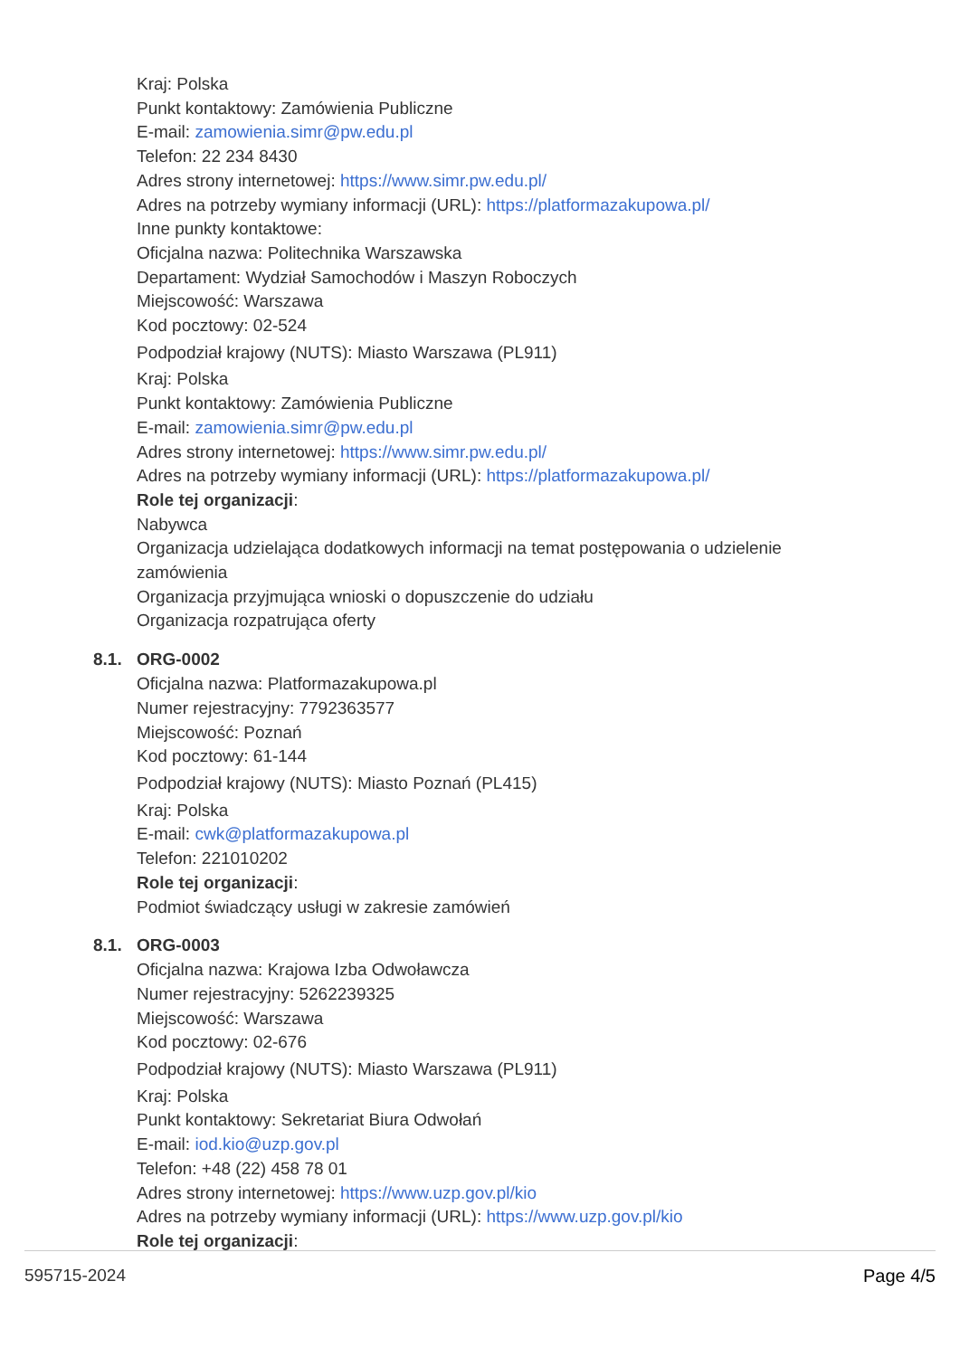Kraj: Polska
Punkt kontaktowy: Zamówienia Publiczne
E-mail: zamowienia.simr@pw.edu.pl
Telefon: 22 234 8430
Adres strony internetowej: https://www.simr.pw.edu.pl/
Adres na potrzeby wymiany informacji (URL): https://platformazakupowa.pl/
Inne punkty kontaktowe:
Oficjalna nazwa: Politechnika Warszawska
Departament: Wydział Samochodów i Maszyn Roboczych
Miejscowość: Warszawa
Kod pocztowy: 02-524
Podpodział krajowy (NUTS): Miasto Warszawa (PL911)
Kraj: Polska
Punkt kontaktowy: Zamówienia Publiczne
E-mail: zamowienia.simr@pw.edu.pl
Adres strony internetowej: https://www.simr.pw.edu.pl/
Adres na potrzeby wymiany informacji (URL): https://platformazakupowa.pl/
Role tej organizacji:
Nabywca
Organizacja udzielająca dodatkowych informacji na temat postępowania o udzielenie zamówienia
Organizacja przyjmująca wnioski o dopuszczenie do udziału
Organizacja rozpatrująca oferty
8.1. ORG-0002
Oficjalna nazwa: Platformazakupowa.pl
Numer rejestracyjny: 7792363577
Miejscowość: Poznań
Kod pocztowy: 61-144
Podpodział krajowy (NUTS): Miasto Poznań (PL415)
Kraj: Polska
E-mail: cwk@platformazakupowa.pl
Telefon: 221010202
Role tej organizacji:
Podmiot świadczący usługi w zakresie zamówień
8.1. ORG-0003
Oficjalna nazwa: Krajowa Izba Odwoławcza
Numer rejestracyjny: 5262239325
Miejscowość: Warszawa
Kod pocztowy: 02-676
Podpodział krajowy (NUTS): Miasto Warszawa (PL911)
Kraj: Polska
Punkt kontaktowy: Sekretariat Biura Odwołań
E-mail: iod.kio@uzp.gov.pl
Telefon: +48 (22) 458 78 01
Adres strony internetowej: https://www.uzp.gov.pl/kio
Adres na potrzeby wymiany informacji (URL): https://www.uzp.gov.pl/kio
Role tej organizacji:
595715-2024 Page 4/5